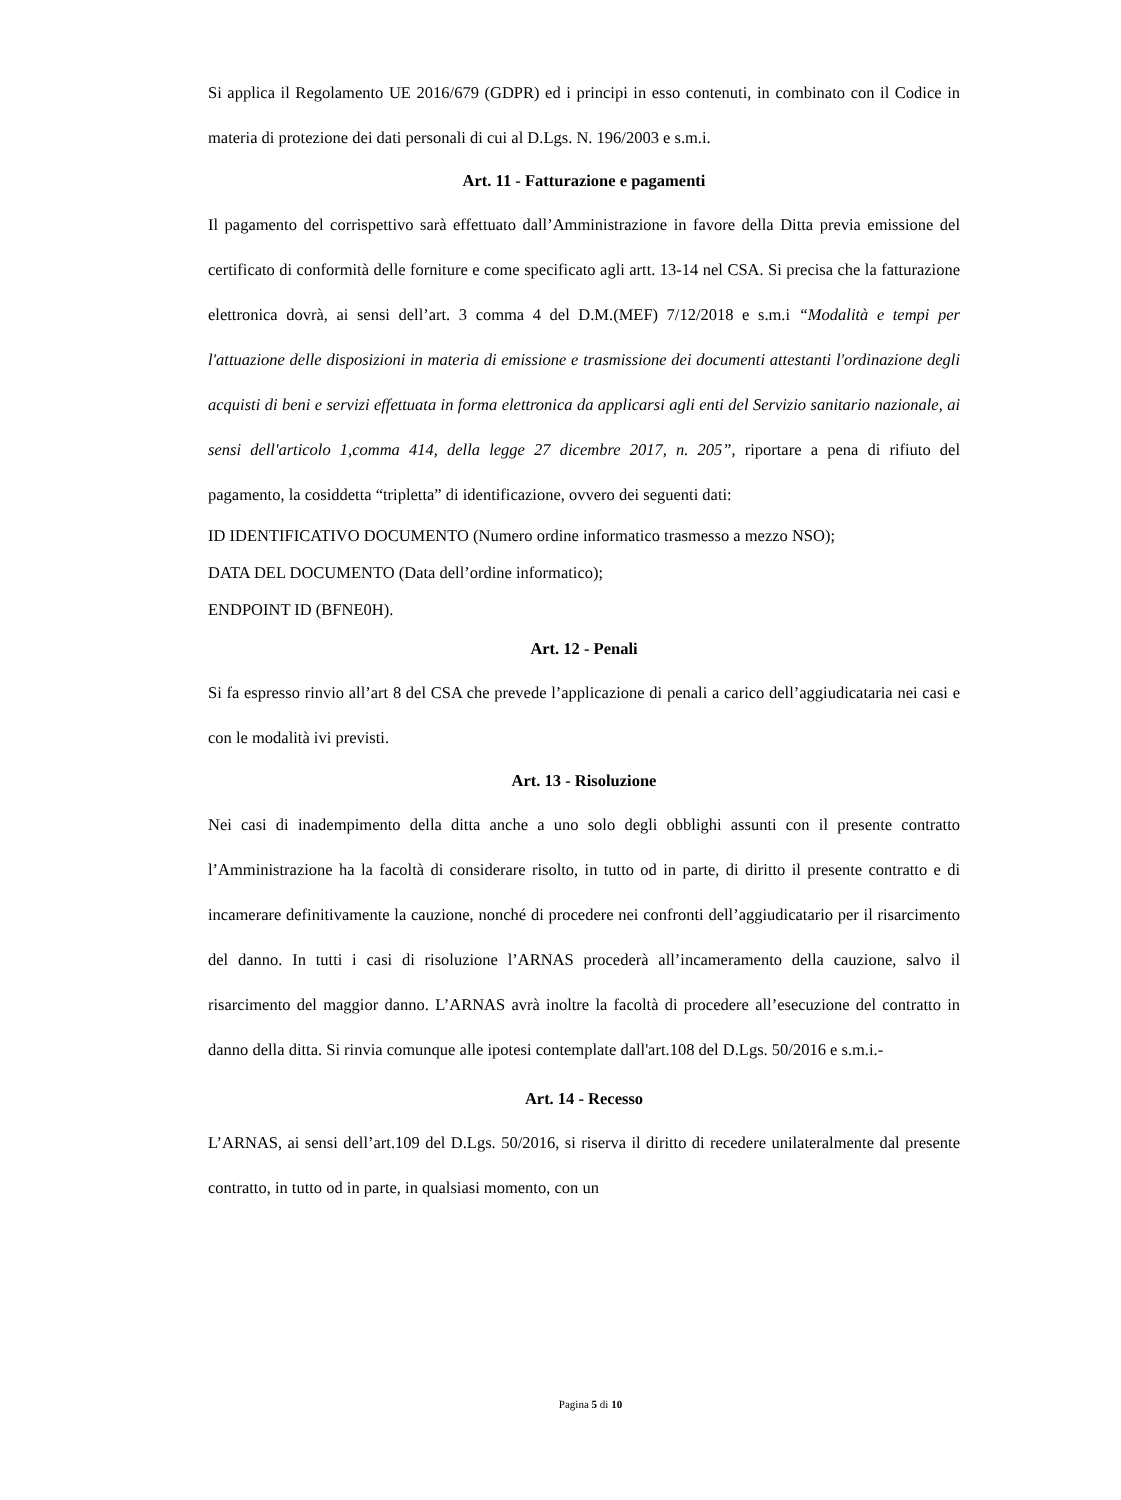Si applica il Regolamento UE 2016/679 (GDPR) ed i principi in esso contenuti, in combinato con il Codice in materia di protezione dei dati personali di cui al D.Lgs. N. 196/2003 e s.m.i.
Art. 11 - Fatturazione e pagamenti
Il pagamento del corrispettivo sarà effettuato dall’Amministrazione in favore della Ditta previa emissione del certificato di conformità delle forniture e come specificato agli artt. 13-14 nel CSA. Si precisa che la fatturazione elettronica dovrà, ai sensi dell’art. 3 comma 4 del D.M.(MEF) 7/12/2018 e s.m.i “Modalità e tempi per l'attuazione delle disposizioni in materia di emissione e trasmissione dei documenti attestanti l'ordinazione degli acquisti di beni e servizi effettuata in forma elettronica da applicarsi agli enti del Servizio sanitario nazionale, ai sensi dell'articolo 1,comma 414, della legge 27 dicembre 2017, n. 205”, riportare a pena di rifiuto del pagamento, la cosiddetta “tripletta” di identificazione, ovvero dei seguenti dati:
ID IDENTIFICATIVO DOCUMENTO (Numero ordine informatico trasmesso a mezzo NSO);
DATA DEL DOCUMENTO (Data dell’ordine informatico);
ENDPOINT ID (BFNE0H).
Art. 12 - Penali
Si fa espresso rinvio all’art 8 del CSA che prevede l’applicazione di penali a carico dell’aggiudicataria nei casi e con le modalità ivi previsti.
Art. 13 - Risoluzione
Nei casi di inadempimento della ditta anche a uno solo degli obblighi assunti con il presente contratto l’Amministrazione ha la facoltà di considerare risolto, in tutto od in parte, di diritto il presente contratto e di incamerare definitivamente la cauzione, nonché di procedere nei confronti dell’aggiudicatario per il risarcimento del danno. In tutti i casi di risoluzione l’ARNAS procederà all’incameramento della cauzione, salvo il risarcimento del maggior danno. L’ARNAS avrà inoltre la facoltà di procedere all’esecuzione del contratto in danno della ditta. Si rinvia comunque alle ipotesi contemplate dall'art.108 del D.Lgs. 50/2016 e s.m.i.-
Art. 14 - Recesso
L’ARNAS, ai sensi dell’art.109 del D.Lgs. 50/2016, si riserva il diritto di recedere unilateralmente dal presente contratto, in tutto od in parte, in qualsiasi momento, con un
Pagina 5 di 10